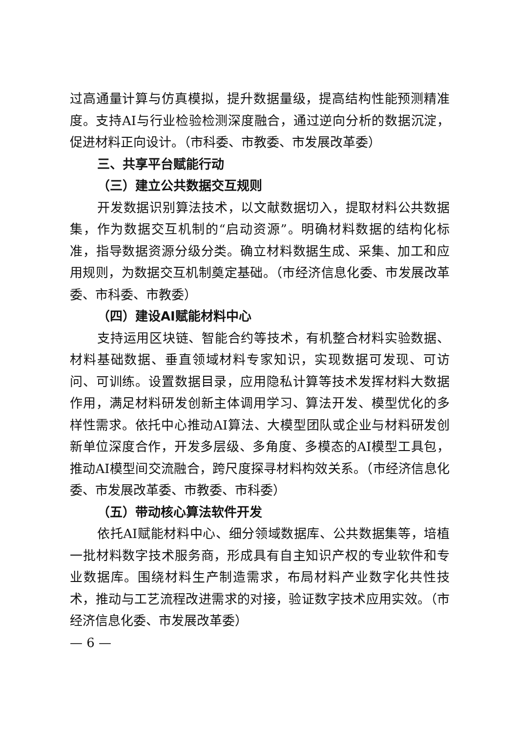过高通量计算与仿真模拟，提升数据量级，提高结构性能预测精准度。支持AI与行业检验检测深度融合，通过逆向分析的数据沉淀，促进材料正向设计。（市科委、市教委、市发展改革委）
三、共享平台赋能行动
（三）建立公共数据交互规则
开发数据识别算法技术，以文献数据切入，提取材料公共数据集，作为数据交互机制的“启动资源”。明确材料数据的结构化标准，指导数据资源分级分类。确立材料数据生成、采集、加工和应用规则，为数据交互机制奠定基础。（市经济信息化委、市发展改革委、市科委、市教委）
（四）建设AI赋能材料中心
支持运用区块链、智能合约等技术，有机整合材料实验数据、材料基础数据、垂直领域材料专家知识，实现数据可发现、可访问、可训练。设置数据目录，应用隐私计算等技术发挥材料大数据作用，满足材料研发创新主体调用学习、算法开发、模型优化的多样性需求。依托中心推动AI算法、大模型团队或企业与材料研发创新单位深度合作，开发多层级、多角度、多模态的AI模型工具包，推动AI模型间交流融合，跨尺度探寻材料构效关系。（市经济信息化委、市发展改革委、市教委、市科委）
（五）带动核心算法软件开发
依托AI赋能材料中心、细分领域数据库、公共数据集等，培植一批材料数字技术服务商，形成具有自主知识产权的专业软件和专业数据库。围绕材料生产制造需求，布局材料产业数字化共性技术，推动与工艺流程改进需求的对接，验证数字技术应用实效。（市经济信息化委、市发展改革委）
— 6 —